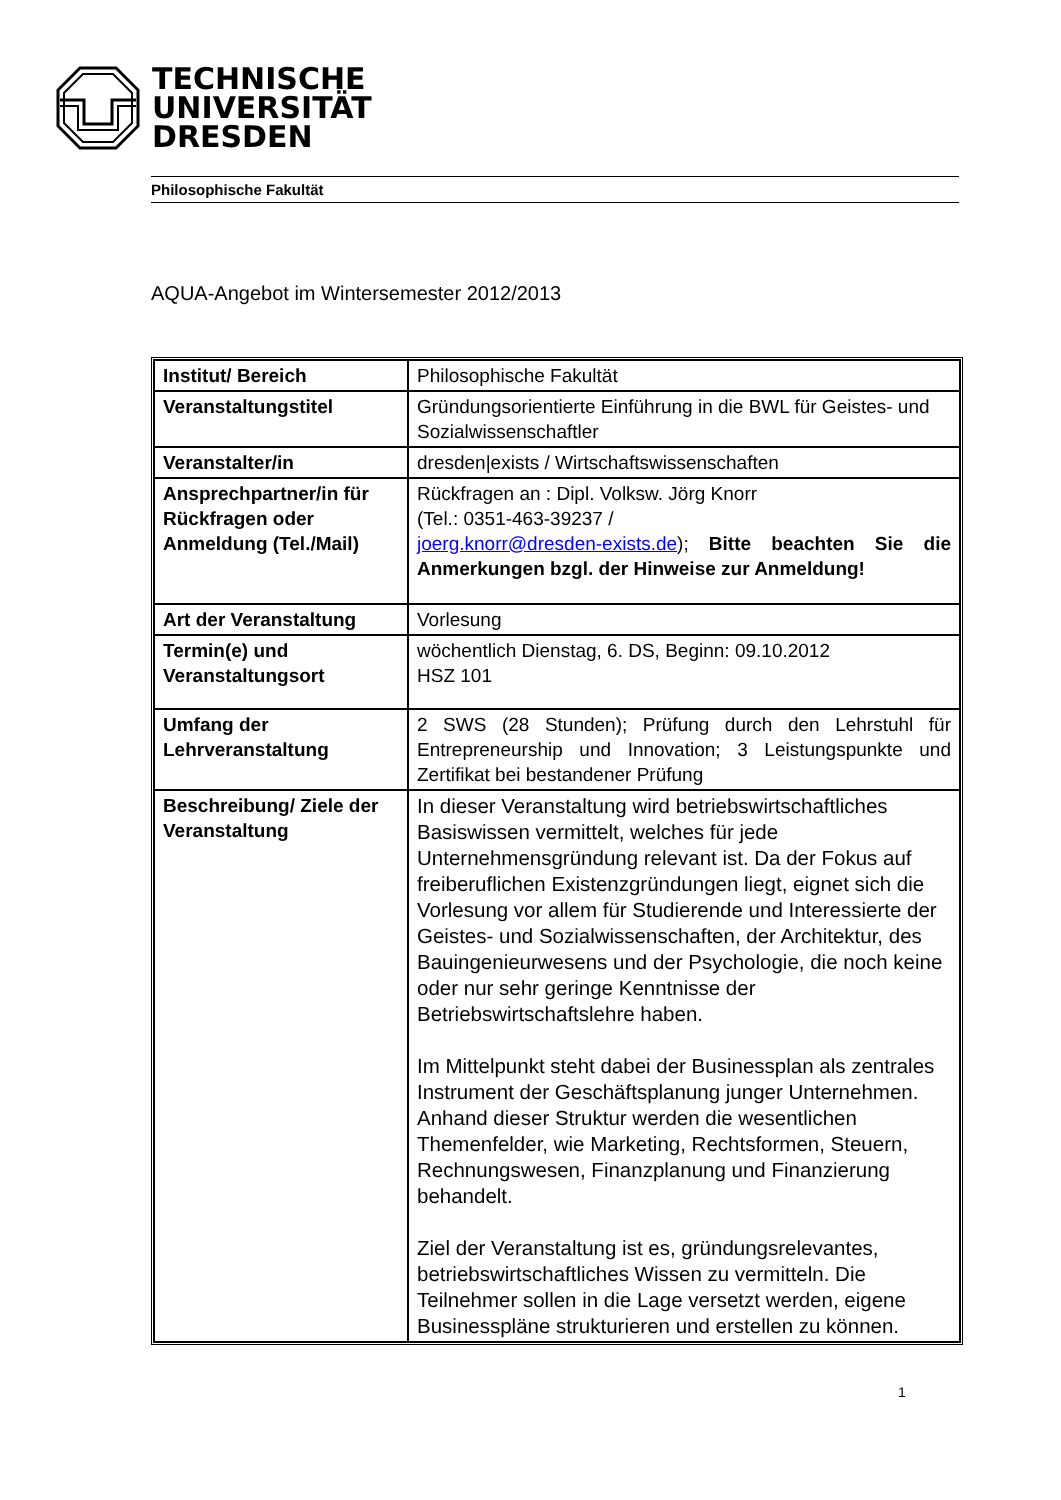TECHNISCHE
UNIVERSITÄT
DRESDEN
Philosophische Fakultät
AQUA-Angebot im Wintersemester 2012/2013
| Institut/ Bereich | Philosophische Fakultät |
| Veranstaltungstitel | Gründungsorientierte Einführung in die BWL für Geistes- und Sozialwissenschaftler |
| Veranstalter/in | dresden/exists / Wirtschaftswissenschaften |
| Ansprechpartner/in für Rückfragen oder Anmeldung (Tel./Mail) | Rückfragen an : Dipl. Volksw. Jörg Knorr (Tel.: 0351-463-39237 / joerg.knorr@dresden-exists.de ); Bitte beachten Sie die Anmerkungen bzgl. der Hinweise zur Anmeldung! |
| Art der Veranstaltung | Vorlesung |
| Termin(e) und Veranstaltungsort | wöchentlich Dienstag, 6. DS, Beginn: 09.10.2012 HSZ 101 |
| Umfang der Lehrveranstaltung | 2 SWS (28 Stunden); Prüfung durch den Lehrstuhl für Entrepreneurship und Innovation; 3 Leistungspunkte und Zertifikat bei bestandener Prüfung |
| Beschreibung/ Ziele der Veranstaltung | In dieser Veranstaltung wird betriebswirtschaftliches Basiswissen vermittelt, welches für jede Unternehmensgründung relevant ist. Da der Fokus auf freiberuflichen Existenzgründungen liegt, eignet sich die Vorlesung vor allem für Studierende und Interessierte der Geistes- und Sozialwissenschaften, der Architektur, des Bauingenieurwesens und der Psychologie, die noch keine oder nur sehr geringe Kenntnisse der Betriebswirtschaftslehre haben. Im Mittelpunkt steht dabei der Businessplan als zentrales Instrument der Geschäftsplanung junger Unternehmen. Anhand dieser Struktur werden die wesentlichen Themenfelder, wie Marketing, Rechtsformen, Steuern, Rechnungswesen, Finanzplanung und Finanzierung behandelt. Ziel der Veranstaltung ist es, gründungsrelevantes, betriebswirtschaftliches Wissen zu vermitteln. Die Teilnehmer sollen in die Lage versetzt werden, eigene Businesspläne strukturieren und erstellen zu können. |
1